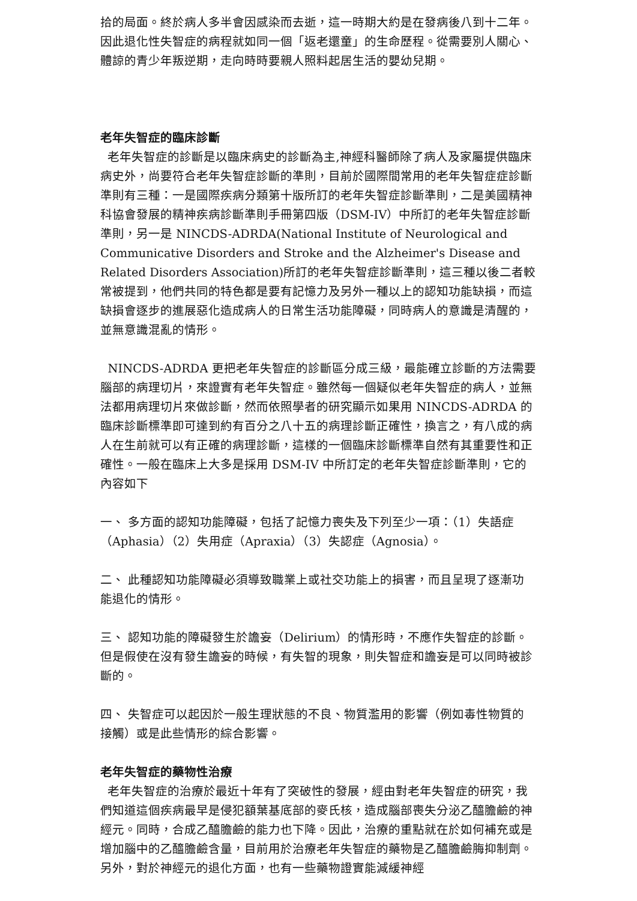拾的局面。終於病人多半會因感染而去逝，這一時期大約是在發病後八到十二年。因此退化性失智症的病程就如同一個「返老還童」的生命歷程。從需要別人關心、體諒的青少年叛逆期，走向時時要親人照料起居生活的嬰幼兒期。
老年失智症的臨床診斷
老年失智症的診斷是以臨床病史的診斷為主,神經科醫師除了病人及家屬提供臨床病史外，尚要符合老年失智症診斷的準則，目前於國際間常用的老年失智症症診斷準則有三種：一是國際疾病分類第十版所訂的老年失智症診斷準則，二是美國精神科協會發展的精神疾病診斷準則手冊第四版（DSM-IV）中所訂的老年失智症診斷準則，另一是 NINCDS-ADRDA(National Institute of Neurological and Communicative Disorders and Stroke and the Alzheimer's Disease and Related Disorders Association)所訂的老年失智症診斷準則，這三種以後二者較常被提到，他們共同的特色都是要有記憶力及另外一種以上的認知功能缺損，而這缺損會逐步的進展惡化造成病人的日常生活功能障礙，同時病人的意識是清醒的，並無意識混亂的情形。
NINCDS-ADRDA 更把老年失智症的診斷區分成三級，最能確立診斷的方法需要腦部的病理切片，來證實有老年失智症。雖然每一個疑似老年失智症的病人，並無法都用病理切片來做診斷，然而依照學者的研究顯示如果用 NINCDS-ADRDA 的臨床診斷標準即可達到約有百分之八十五的病理診斷正確性，換言之，有八成的病人在生前就可以有正確的病理診斷，這樣的一個臨床診斷標準自然有其重要性和正確性。一般在臨床上大多是採用 DSM-IV 中所訂定的老年失智症診斷準則，它的內容如下
一、 多方面的認知功能障礙，包括了記憶力喪失及下列至少一項：（1）失語症（Aphasia）（2）失用症（Apraxia）（3）失認症（Agnosia）。
二、 此種認知功能障礙必須導致職業上或社交功能上的損害，而且呈現了逐漸功能退化的情形。
三、 認知功能的障礙發生於譫妄（Delirium）的情形時，不應作失智症的診斷。但是假使在沒有發生譫妄的時候，有失智的現象，則失智症和譫妄是可以同時被診斷的。
四、 失智症可以起因於一般生理狀態的不良、物質濫用的影響（例如毒性物質的接觸）或是此些情形的綜合影響。
老年失智症的藥物性治療
老年失智症的治療於最近十年有了突破性的發展，經由對老年失智症的研究，我們知道這個疾病最早是侵犯額葉基底部的麥氏核，造成腦部喪失分泌乙醯膽鹼的神經元。同時，合成乙醯膽鹼的能力也下降。因此，治療的重點就在於如何補充或是增加腦中的乙醯膽鹼含量，目前用於治療老年失智症的藥物是乙醯膽鹼脢抑制劑。另外，對於神經元的退化方面，也有一些藥物證實能減緩神經